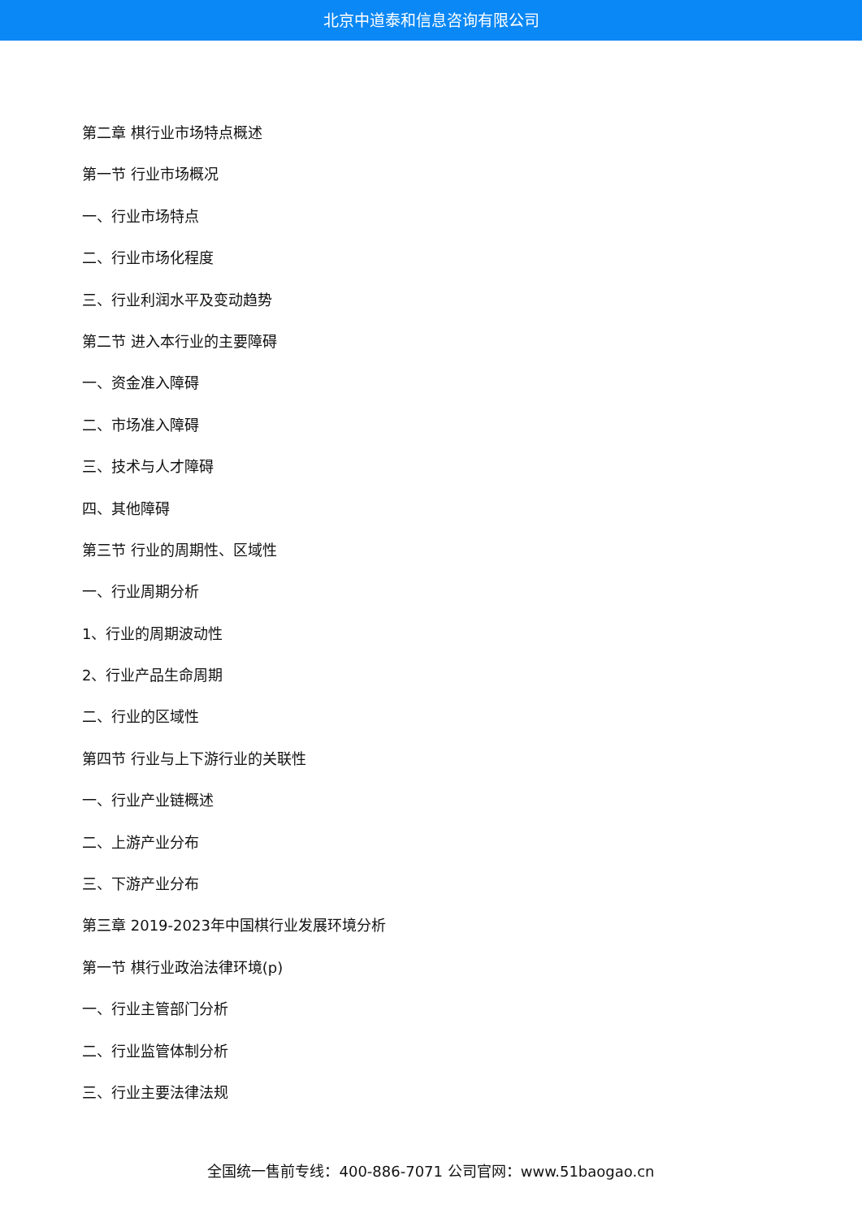北京中道泰和信息咨询有限公司
第二章 棋行业市场特点概述
第一节 行业市场概况
一、行业市场特点
二、行业市场化程度
三、行业利润水平及变动趋势
第二节 进入本行业的主要障碍
一、资金准入障碍
二、市场准入障碍
三、技术与人才障碍
四、其他障碍
第三节 行业的周期性、区域性
一、行业周期分析
1、行业的周期波动性
2、行业产品生命周期
二、行业的区域性
第四节 行业与上下游行业的关联性
一、行业产业链概述
二、上游产业分布
三、下游产业分布
第三章 2019-2023年中国棋行业发展环境分析
第一节 棋行业政治法律环境(p)
一、行业主管部门分析
二、行业监管体制分析
三、行业主要法律法规
全国统一售前专线：400-886-7071 公司官网：www.51baogao.cn